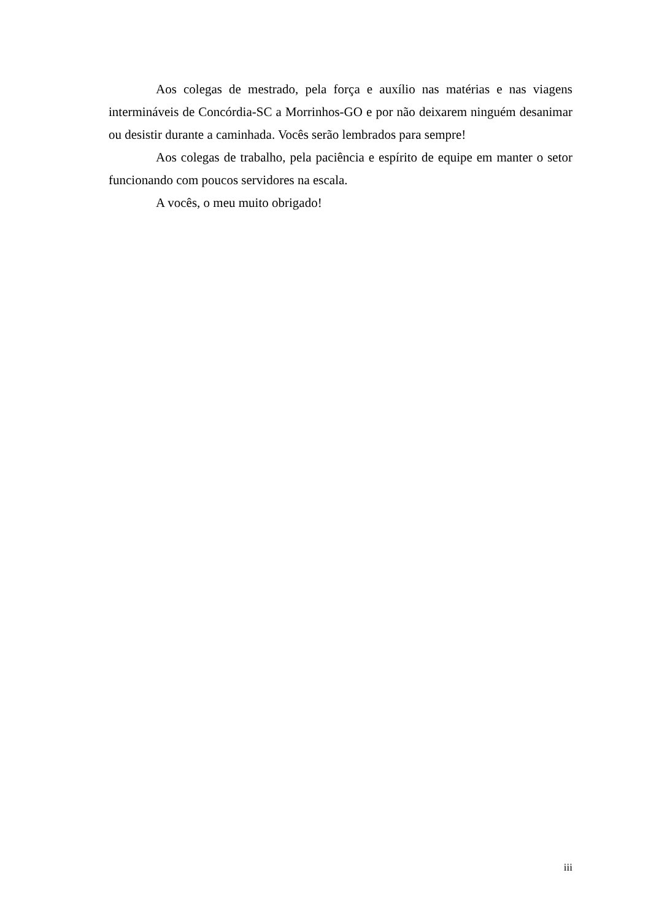Aos colegas de mestrado, pela força e auxílio nas matérias e nas viagens intermináveis de Concórdia-SC a Morrinhos-GO e por não deixarem ninguém desanimar ou desistir durante a caminhada. Vocês serão lembrados para sempre!
Aos colegas de trabalho, pela paciência e espírito de equipe em manter o setor funcionando com poucos servidores na escala.
A vocês, o meu muito obrigado!
iii